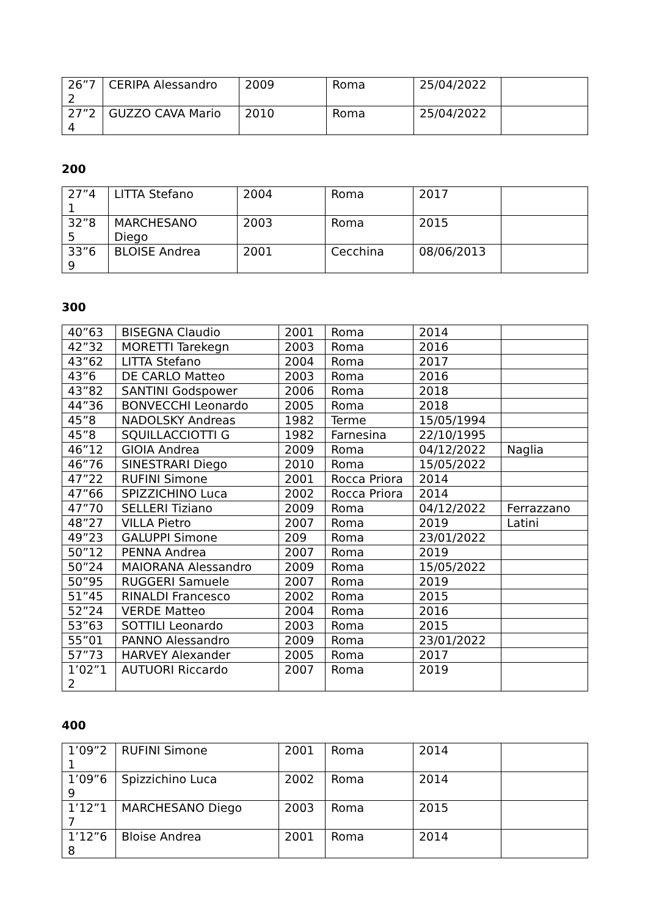| 26”72 | CERIPA Alessandro | 2009 | Roma | 25/04/2022 | |
| 27”24 | GUZZO CAVA Mario | 2010 | Roma | 25/04/2022 | |
200
| 27”41 | LITTA Stefano | 2004 | Roma | 2017 | |
| 32”85 | MARCHESANO Diego | 2003 | Roma | 2015 | |
| 33”69 | BLOISE Andrea | 2001 | Cecchina | 08/06/2013 | |
300
| 40”63 | BISEGNA Claudio | 2001 | Roma | 2014 | |
| 42”32 | MORETTI Tarekegn | 2003 | Roma | 2016 | |
| 43”62 | LITTA Stefano | 2004 | Roma | 2017 | |
| 43”6 | DE CARLO Matteo | 2003 | Roma | 2016 | |
| 43”82 | SANTINI Godspower | 2006 | Roma | 2018 | |
| 44”36 | BONVECCHI Leonardo | 2005 | Roma | 2018 | |
| 45”8 | NADOLSKY Andreas | 1982 | Terme | 15/05/1994 | |
| 45”8 | SQUILLACCIOTTI G | 1982 | Farnesina | 22/10/1995 | |
| 46”12 | GIOIA Andrea | 2009 | Roma | 04/12/2022 | Naglia |
| 46”76 | SINESTRARI Diego | 2010 | Roma | 15/05/2022 | |
| 47”22 | RUFINI Simone | 2001 | Rocca Priora | 2014 | |
| 47”66 | SPIZZICHINO Luca | 2002 | Rocca Priora | 2014 | |
| 47”70 | SELLERI Tiziano | 2009 | Roma | 04/12/2022 | Ferrazzano |
| 48”27 | VILLA Pietro | 2007 | Roma | 2019 | Latini |
| 49”23 | GALUPPI Simone | 209 | Roma | 23/01/2022 | |
| 50”12 | PENNA Andrea | 2007 | Roma | 2019 | |
| 50”24 | MAIORANA Alessandro | 2009 | Roma | 15/05/2022 | |
| 50”95 | RUGGERI Samuele | 2007 | Roma | 2019 | |
| 51”45 | RINALDI Francesco | 2002 | Roma | 2015 | |
| 52”24 | VERDE Matteo | 2004 | Roma | 2016 | |
| 53”63 | SOTTILI Leonardo | 2003 | Roma | 2015 | |
| 55”01 | PANNO Alessandro | 2009 | Roma | 23/01/2022 | |
| 57”73 | HARVEY Alexander | 2005 | Roma | 2017 | |
| 1’02”12 | AUTUORI Riccardo | 2007 | Roma | 2019 | |
400
| 1’09”21 | RUFINI Simone | 2001 | Roma | 2014 | |
| 1’09”69 | Spizzichino Luca | 2002 | Roma | 2014 | |
| 1’12”17 | MARCHESANO Diego | 2003 | Roma | 2015 | |
| 1’12”68 | Bloise Andrea | 2001 | Roma | 2014 | |